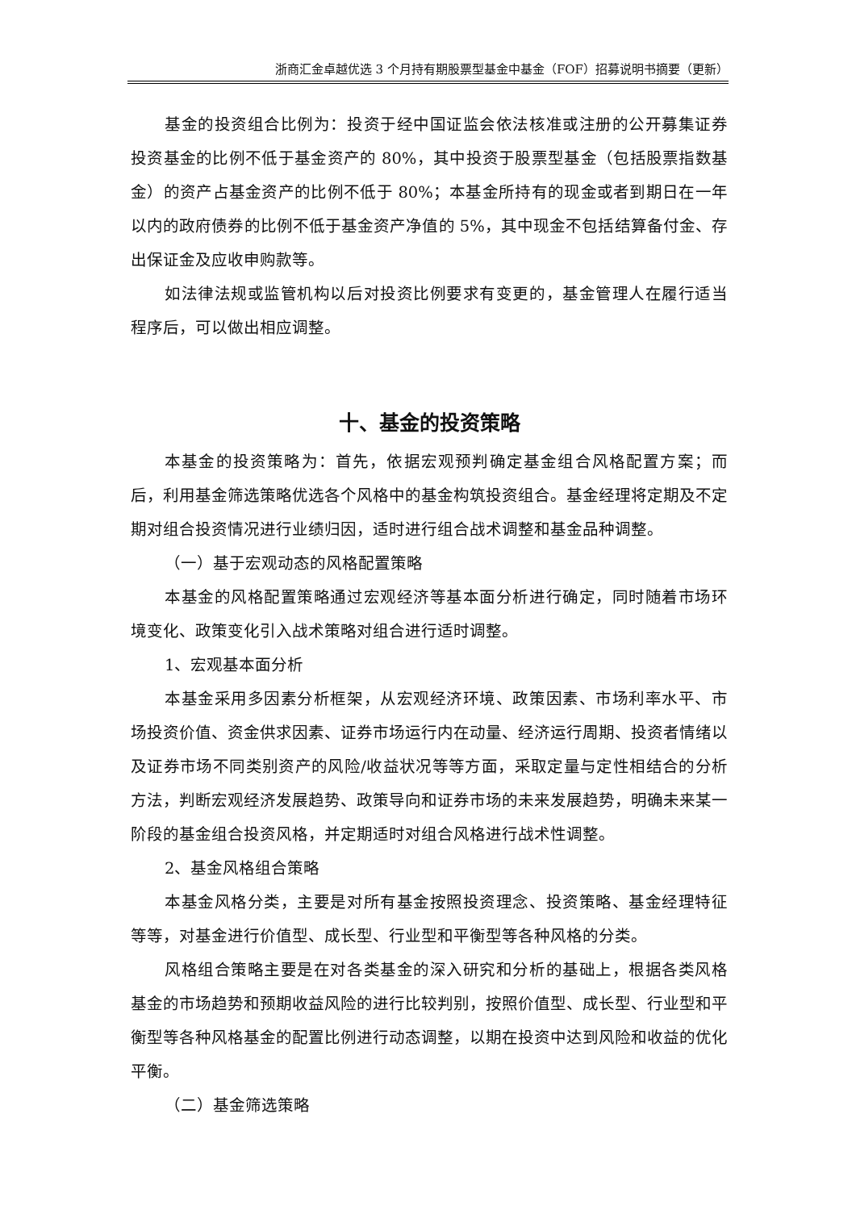浙商汇金卓越优选 3 个月持有期股票型基金中基金（FOF）招募说明书摘要（更新）
基金的投资组合比例为：投资于经中国证监会依法核准或注册的公开募集证券投资基金的比例不低于基金资产的 80%，其中投资于股票型基金（包括股票指数基金）的资产占基金资产的比例不低于 80%；本基金所持有的现金或者到期日在一年以内的政府债券的比例不低于基金资产净值的 5%，其中现金不包括结算备付金、存出保证金及应收申购款等。
如法律法规或监管机构以后对投资比例要求有变更的，基金管理人在履行适当程序后，可以做出相应调整。
十、基金的投资策略
本基金的投资策略为：首先，依据宏观预判确定基金组合风格配置方案；而后，利用基金筛选策略优选各个风格中的基金构筑投资组合。基金经理将定期及不定期对组合投资情况进行业绩归因，适时进行组合战术调整和基金品种调整。
（一）基于宏观动态的风格配置策略
本基金的风格配置策略通过宏观经济等基本面分析进行确定，同时随着市场环境变化、政策变化引入战术策略对组合进行适时调整。
1、宏观基本面分析
本基金采用多因素分析框架，从宏观经济环境、政策因素、市场利率水平、市场投资价值、资金供求因素、证券市场运行内在动量、经济运行周期、投资者情绪以及证券市场不同类别资产的风险/收益状况等等方面，采取定量与定性相结合的分析方法，判断宏观经济发展趋势、政策导向和证券市场的未来发展趋势，明确未来某一阶段的基金组合投资风格，并定期适时对组合风格进行战术性调整。
2、基金风格组合策略
本基金风格分类，主要是对所有基金按照投资理念、投资策略、基金经理特征等等，对基金进行价值型、成长型、行业型和平衡型等各种风格的分类。
风格组合策略主要是在对各类基金的深入研究和分析的基础上，根据各类风格基金的市场趋势和预期收益风险的进行比较判别，按照价值型、成长型、行业型和平衡型等各种风格基金的配置比例进行动态调整，以期在投资中达到风险和收益的优化平衡。
（二）基金筛选策略